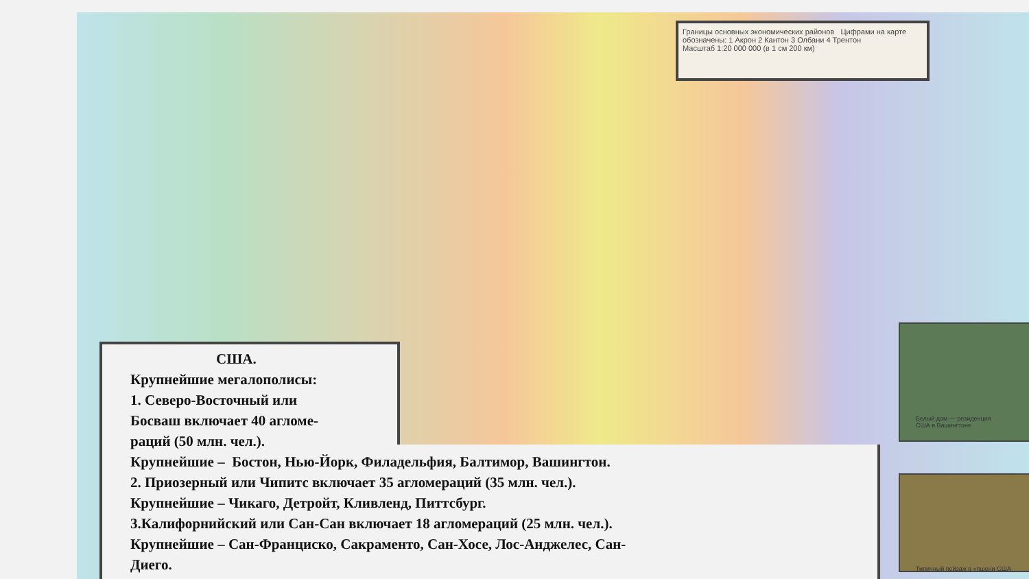Границы основных экономических районов Цифрами на карте обозначены: 1 Акрон 2 Кантон 3 Олбани 4 Трентон
Масштаб 1:20 000 000 (в 1 см 200 км)
Белый дом — резиденция
США в Вашингтоне
Типичный пейзаж в «пшени США
США.
Крупнейшие мегалополисы:
1. Северо-Восточный или
Босваш включает 40 агломе-
раций (50 млн. чел.).
Крупнейшие – Бостон, Нью-Йорк, Филадельфия, Балтимор, Вашингтон.
2. Приозерный или Чипитс включает 35 агломераций (35 млн. чел.).
Крупнейшие – Чикаго, Детройт, Кливленд, Питтсбург.
3.Калифорнийский или Сан-Сан включает 18 агломераций (25 млн. чел.).
Крупнейшие – Сан-Франциско, Сакраменто, Сан-Хосе, Лос-Анджелес, Сан-
Диего.